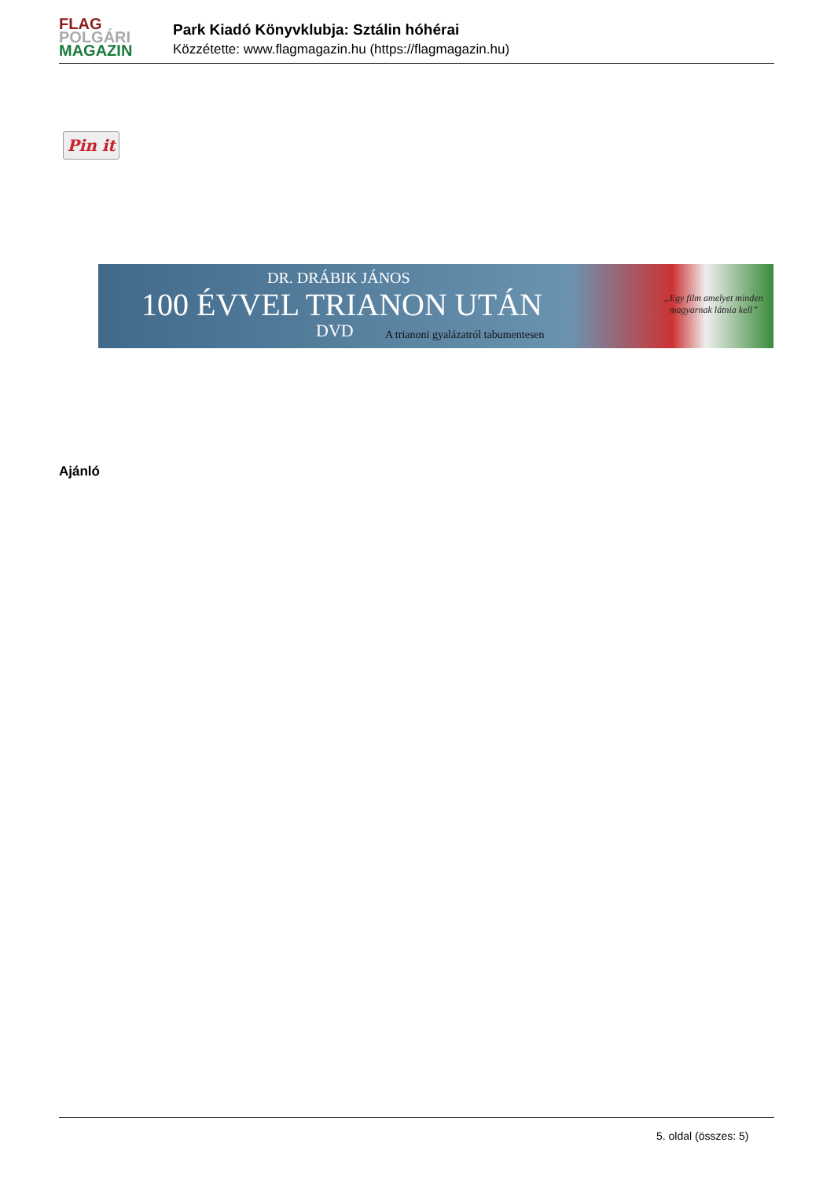FLAG
POLGÁRI
MAGAZIN
Park Kiadó Könyvklubja: Sztálin hóhérai
Közzétette: www.flagmagazin.hu (https://flagmagazin.hu)
Pin it
DR. DRÁBIK JÁNOS
100 ÉVVEL TRIANON UTÁN
DVD
A trianoni gyalázatról tabumentesen
„Egy film amelyet minden
magyarnak látnia kell”
Ajánló
5. oldal (összes: 5)